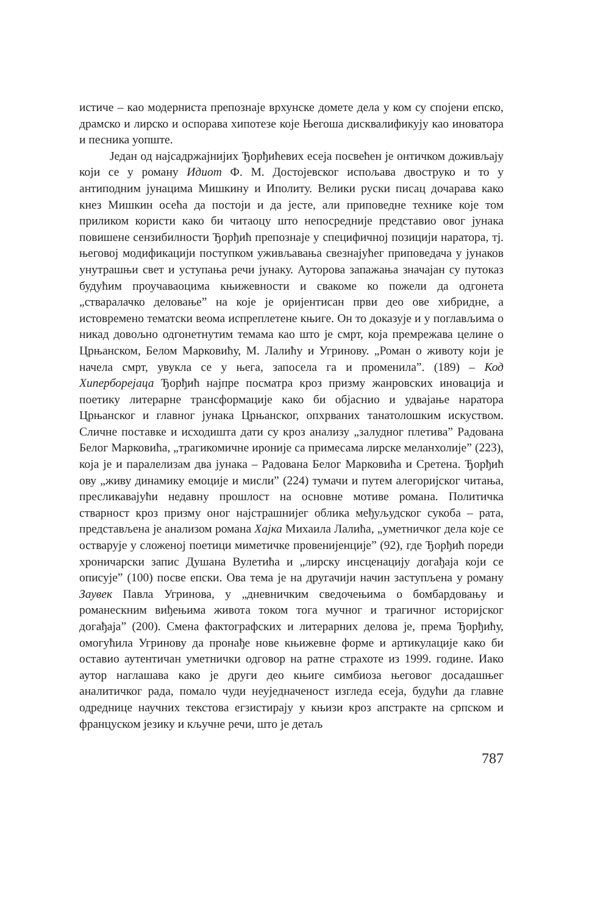истиче – као модерниста препознаје врхунске домете дела у ком су спојени епско, драмско и лирско и оспорава хипотезе које Његоша дисквалификују као иноватора и песника уопште.
Један од најсадржајнијих Ђорђићевих есеја посвећен је онтичком доживљају који се у роману Идиот Ф. М. Достојевског испољава двоструко и то у антиподним јунацима Мишкину и Иполиту. Велики руски писац дочарава како кнез Мишкин осећа да постоји и да јесте, али приповедне технике које том приликом користи како би читаоцу што непосредније представио овог јунака повишене сензибилности Ђорђић препознаје у специфичној позицији наратора, тј. његовој модификацији поступком уживљавања свезнајућег приповедача у јунаков унутрашњи свет и уступања речи јунаку. Ауторова запажања значајан су путоказ будућим проучаваоцима књижевности и свакоме ко пожели да одгонета „стваралачко деловање” на које је оријентисан први део ове хибридне, а истовремено тематски веома испреплетене књиге. Он то доказује и у поглављима о никад довољно одгонетнутим темама као што је смрт, која премрежава целине о Црњанском, Белом Марковићу, М. Лалићу и Угринову. „Роман о животу који је начела смрт, увукла се у њега, запосела га и променила”. (189) – Код Хиперборејаца Ђорђић најпре посматра кроз призму жанровских иновација и поетику литерарне трансформације како би објаснио и удвајање наратора Црњанског и главног јунака Црњанског, опхрваних танатолошким искуством. Сличне поставке и исходишта дати су кроз анализу „залудног плетива” Радована Белог Марковића, „трагикомичне ироније са примесама лирске меланхолије” (223), која је и паралелизам два јунака – Радована Белог Марковића и Сретена. Ђорђић ову „живу динамику емоције и мисли” (224) тумачи и путем алегоријског читања, пресликавајући недавну прошлост на основне мотиве романа. Политичка стварност кроз призму оног најстрашнијег облика међуљудског сукоба – рата, представљена је анализом романа Хајка Михаила Лалића, „уметничког дела које се остварује у сложеној поетици миметичке провенијенције” (92), где Ђорђић пореди хроничарски запис Душана Вулетића и „лирску инсценацију догађаја који се описује” (100) посве епски. Ова тема је на другачији начин заступљена у роману Заувек Павла Угринова, у „дневничким сведочењима о бомбардовању и романескним виђењима живота током тога мучног и трагичног историјског догађаја” (200). Смена фактографских и литерарних делова је, према Ђорђићу, омогућила Угринову да пронађе нове књижевне форме и артикулације како би оставио аутентичан уметнички одговор на ратне страхоте из 1999. године. Иако аутор наглашава како је други део књиге симбиоза његовог досадашњег аналитичког рада, помало чуди неуједначеност изгледа есеја, будући да главне одреднице научних текстова егзистирају у књизи кроз апстракте на српском и француском језику и кључне речи, што је детаљ
787